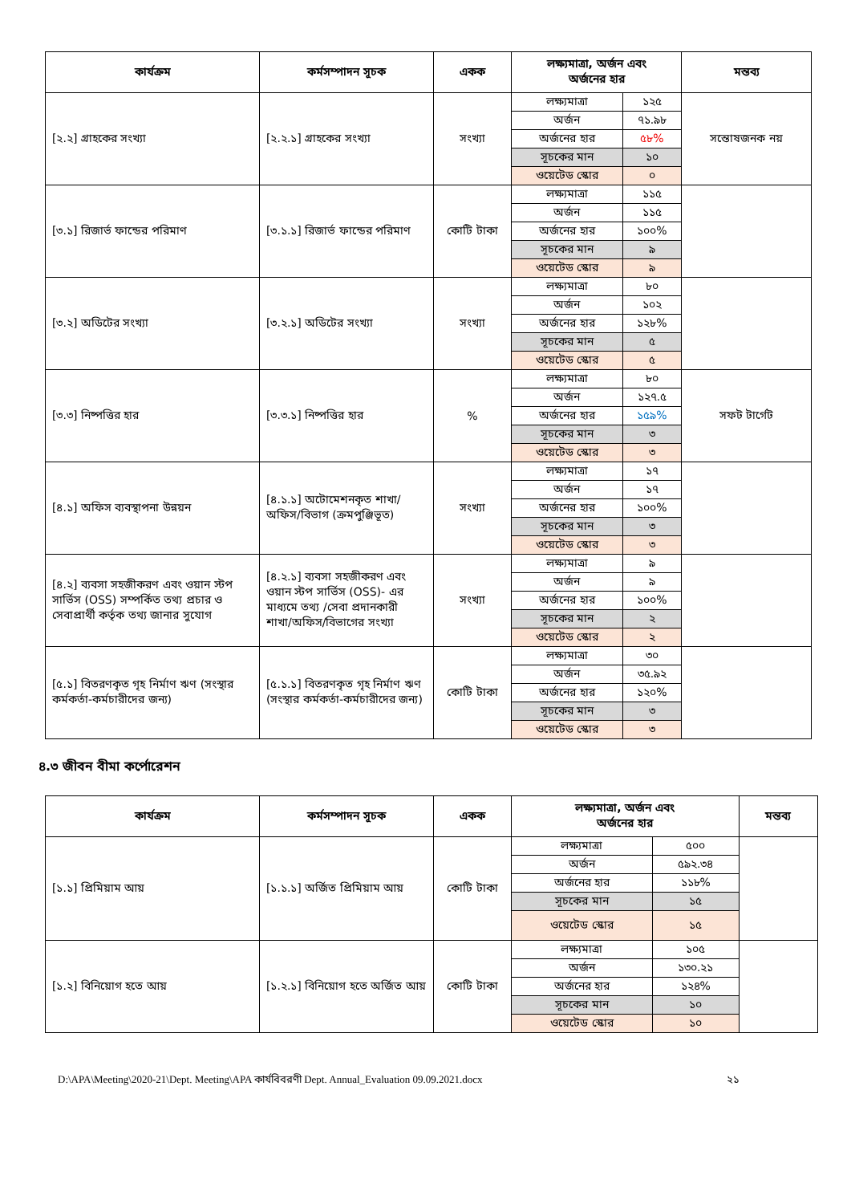| কার্যক্রম | কর্মসম্পাদন সূচক | একক | লক্ষ্যমাত্রা, অর্জন এবং অর্জনের হার | | মন্তব্য |
| --- | --- | --- | --- | --- | --- |
| [২.২] গ্রাহকের সংখ্যা | [২.২.১] গ্রাহকের সংখ্যা | সংখ্যা | লক্ষ্যমাত্রা | ১২৫ | সন্তোষজনক নয় |
| | | | অর্জন | ৭১.৯৮ | |
| | | | অর্জনের হার | ৫৮% | |
| | | | সূচকের মান | ১০ | |
| | | | ওয়েটেড স্কোর | ০ | |
| [৩.১] রিজার্ভ ফান্ডের পরিমাণ | [৩.১.১] রিজার্ভ ফান্ডের পরিমাণ | কোটি টাকা | লক্ষ্যমাত্রা | ১১৫ | |
| | | | অর্জন | ১১৫ | |
| | | | অর্জনের হার | ১০০% | |
| | | | সূচকের মান | ৯ | |
| | | | ওয়েটেড স্কোর | ৯ | |
| [৩.২] অডিটের সংখ্যা | [৩.২.১] অডিটের সংখ্যা | সংখ্যা | লক্ষ্যমাত্রা | ৮০ | |
| | | | অর্জন | ১০২ | |
| | | | অর্জনের হার | ১২৮% | |
| | | | সূচকের মান | ৫ | |
| | | | ওয়েটেড স্কোর | ৫ | |
| [৩.৩] নিষ্পত্তির হার | [৩.৩.১] নিষ্পত্তির হার | % | লক্ষ্যমাত্রা | ৮০ | সফট টার্গেট |
| | | | অর্জন | ১২৭.৫ | |
| | | | অর্জনের হার | ১৫৯% | |
| | | | সূচকের মান | ৩ | |
| | | | ওয়েটেড স্কোর | ৩ | |
| [৪.১] অফিস ব্যবস্থাপনা উন্নয়ন | [৪.১.১] অটোমেশনকৃত শাখা/অফিস/বিভাগ (ক্রমপুঞ্জিভূত) | সংখ্যা | লক্ষ্যমাত্রা | ১৭ | |
| | | | অর্জন | ১৭ | |
| | | | অর্জনের হার | ১০০% | |
| | | | সূচকের মান | ৩ | |
| | | | ওয়েটেড স্কোর | ৩ | |
| [৪.২] ব্যবসা সহজীকরণ এবং ওয়ান স্টপ সার্ভিস (OSS) সম্পর্কিত তথ্য প্রচার ও সেবাপ্রার্থী কর্তৃক তথ্য জানার সুযোগ | [৪.২.১] ব্যবসা সহজীকরণ এবং ওয়ান স্টপ সার্ভিস (OSS)- এর মাধ্যমে তথ্য /সেবা প্রদানকারী শাখা/অফিস/বিভাগের সংখ্যা | সংখ্যা | লক্ষ্যমাত্রা | ৯ | |
| | | | অর্জন | ৯ | |
| | | | অর্জনের হার | ১০০% | |
| | | | সূচকের মান | ২ | |
| | | | ওয়েটেড স্কোর | ২ | |
| [৫.১] বিতরণকৃত গৃহ নির্মাণ ঋণ (সংস্থার কর্মকর্তা-কর্মচারীদের জন্য) | [৫.১.১] বিতরণকৃত গৃহ নির্মাণ ঋণ (সংস্থার কর্মকর্তা-কর্মচারীদের জন্য) | কোটি টাকা | লক্ষ্যমাত্রা | ৩০ | |
| | | | অর্জন | ৩৫.৯২ | |
| | | | অর্জনের হার | ১২০% | |
| | | | সূচকের মান | ৩ | |
| | | | ওয়েটেড স্কোর | ৩ | |
৪.৩ জীবন বীমা কর্পোরেশন
| কার্যক্রম | কর্মসম্পাদন সূচক | একক | লক্ষ্যমাত্রা, অর্জন এবং অর্জনের হার | | মন্তব্য |
| --- | --- | --- | --- | --- | --- |
| [১.১] প্রিমিয়াম আয় | [১.১.১] অর্জিত প্রিমিয়াম আয় | কোটি টাকা | লক্ষ্যমাত্রা | ৫০০ | |
| | | | অর্জন | ৫৯২.৩৪ | |
| | | | অর্জনের হার | ১১৮% | |
| | | | সূচকের মান | ১৫ | |
| | | | ওয়েটেড স্কোর | ১৫ | |
| [১.২] বিনিয়োগ হতে আয় | [১.২.১] বিনিয়োগ হতে অর্জিত আয় | কোটি টাকা | লক্ষ্যমাত্রা | ১০৫ | |
| | | | অর্জন | ১৩০.২১ | |
| | | | অর্জনের হার | ১২৪% | |
| | | | সূচকের মান | ১০ | |
| | | | ওয়েটেড স্কোর | ১০ | |
D:\APA\Meeting\2020-21\Dept. Meeting\APA কার্যবিবরণী Dept. Annual_Evaluation 09.09.2021.docx ২১